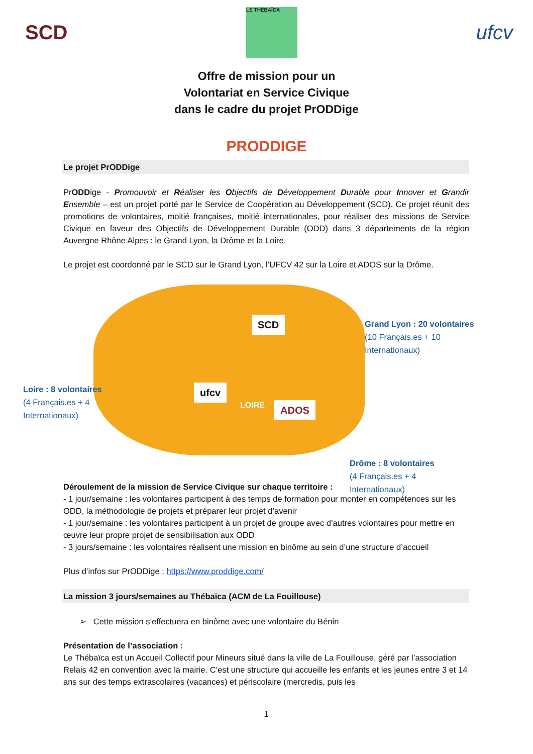SCD
LE THÉBAÏCA
ufcv
Offre de mission pour un
Volontariat en Service Civique
dans le cadre du projet PrODDige
PRODDIGE
Le projet PrODDige
PrODDige - Promouvoir et Réaliser les Objectifs de Développement Durable pour Innover et Grandir Ensemble – est un projet porté par le Service de Coopération au Développement (SCD). Ce projet réunit des promotions de volontaires, moitié françaises, moitié internationales, pour réaliser des missions de Service Civique en faveur des Objectifs de Développement Durable (ODD) dans 3 départements de la région Auvergne Rhône Alpes : le Grand Lyon, la Drôme et la Loire.
Le projet est coordonné par le SCD sur le Grand Lyon, l’UFCV 42 sur la Loire et ADOS sur la Drôme.
SCD
ufcv
LOIRE
ADOS
Grand Lyon : 20 volontaires
(10 Français.es + 10
Internationaux)
Loire : 8 volontaires
(4 Français.es + 4
Internationaux)
Drôme : 8 volontaires
(4 Français.es + 4
Internationaux)
Déroulement de la mission de Service Civique sur chaque territoire :
- 1 jour/semaine : les volontaires participent à des temps de formation pour monter en compétences sur les ODD, la méthodologie de projets et préparer leur projet d’avenir
- 1 jour/semaine : les volontaires participent à un projet de groupe avec d’autres volontaires pour mettre en œuvre leur propre projet de sensibilisation aux ODD
- 3 jours/semaine : les volontaires réalisent une mission en binôme au sein d’une structure d’accueil
Plus d’infos sur PrODDige : https://www.proddige.com/
La mission 3 jours/semaines au Thébaïca (ACM de La Fouillouse)
➢ Cette mission s’effectuera en binôme avec une volontaire du Bénin
Présentation de l’association :
Le Thébaïca est un Accueil Collectif pour Mineurs situé dans la ville de La Fouillouse, géré par l’association Relais 42 en convention avec la mairie. C’est une structure qui accueille les enfants et les jeunes entre 3 et 14 ans sur des temps extrascolaires (vacances) et périscolaire (mercredis, puis les
1